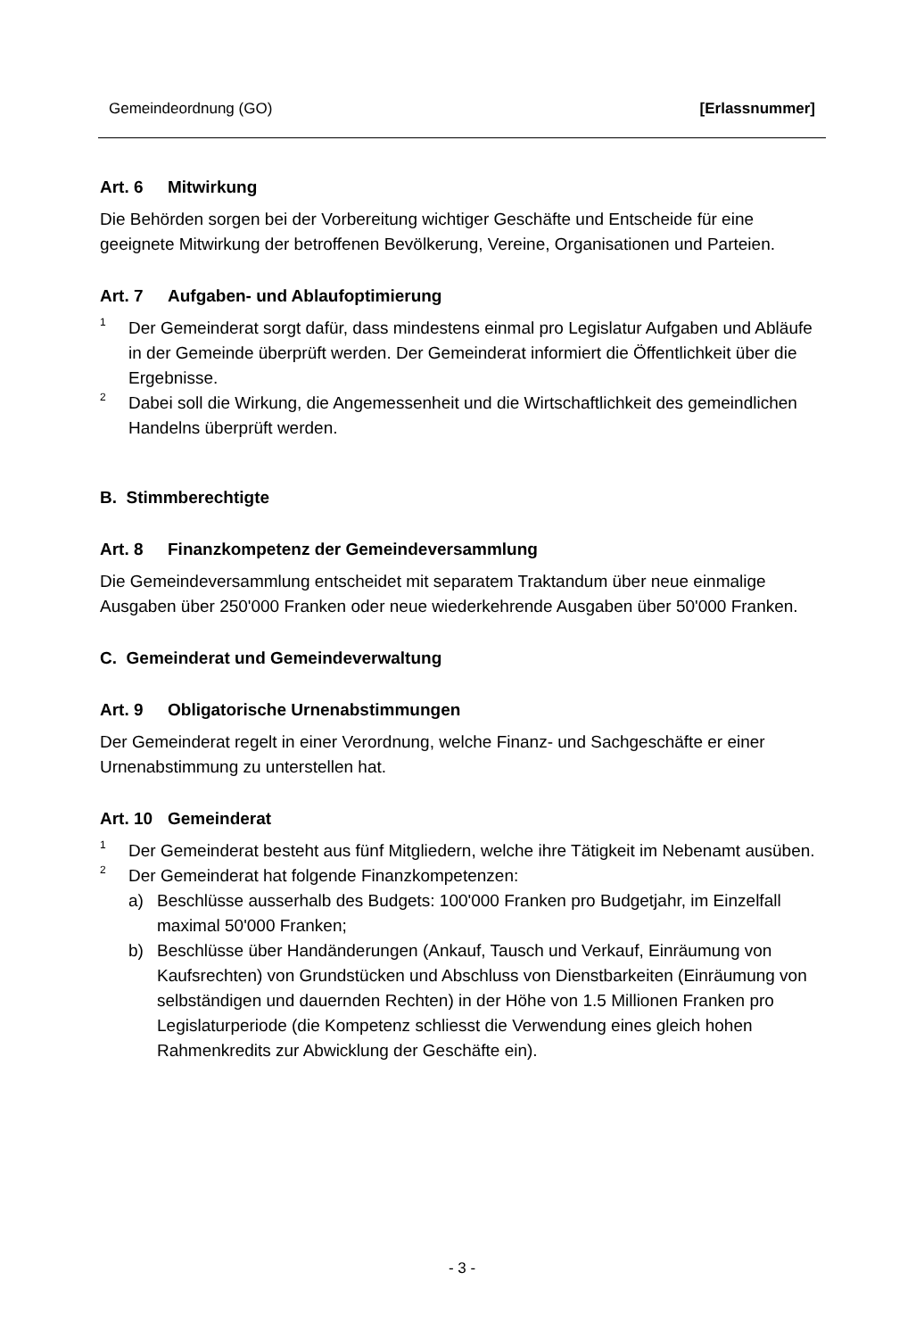Gemeindeordnung (GO) [Erlassnummer]
Art. 6 Mitwirkung
Die Behörden sorgen bei der Vorbereitung wichtiger Geschäfte und Entscheide für eine geeignete Mitwirkung der betroffenen Bevölkerung, Vereine, Organisationen und Parteien.
Art. 7 Aufgaben- und Ablaufoptimierung
<sup>1</sup>
Der Gemeinderat sorgt dafür, dass mindestens einmal pro Legislatur Aufgaben und Abläufe in der Gemeinde überprüft werden. Der Gemeinderat informiert die Öffentlichkeit über die Ergebnisse.
<sup>2</sup>
Dabei soll die Wirkung, die Angemessenheit und die Wirtschaftlichkeit des gemeindlichen Handelns überprüft werden.
B. Stimmberechtigte
Art. 8 Finanzkompetenz der Gemeindeversammlung
Die Gemeindeversammlung entscheidet mit separatem Traktandum über neue einmalige Ausgaben über 250'000 Franken oder neue wiederkehrende Ausgaben über 50'000 Franken.
C. Gemeinderat und Gemeindeverwaltung
Art. 9 Obligatorische Urnenabstimmungen
Der Gemeinderat regelt in einer Verordnung, welche Finanz- und Sachgeschäfte er einer Urnenabstimmung zu unterstellen hat.
Art. 10 Gemeinderat
<sup>1</sup>
Der Gemeinderat besteht aus fünf Mitgliedern, welche ihre Tätigkeit im Nebenamt ausüben.
<sup>2</sup>
Der Gemeinderat hat folgende Finanzkompetenzen:
a) Beschlüsse ausserhalb des Budgets: 100'000 Franken pro Budgetjahr, im Einzelfall maximal 50'000 Franken;
b) Beschlüsse über Handänderungen (Ankauf, Tausch und Verkauf, Einräumung von Kaufsrechten) von Grundstücken und Abschluss von Dienstbarkeiten (Einräumung von selbständigen und dauernden Rechten) in der Höhe von 1.5 Millionen Franken pro Legislaturperiode (die Kompetenz schliesst die Verwendung eines gleich hohen Rahmenkredits zur Abwicklung der Geschäfte ein).
- 3 -